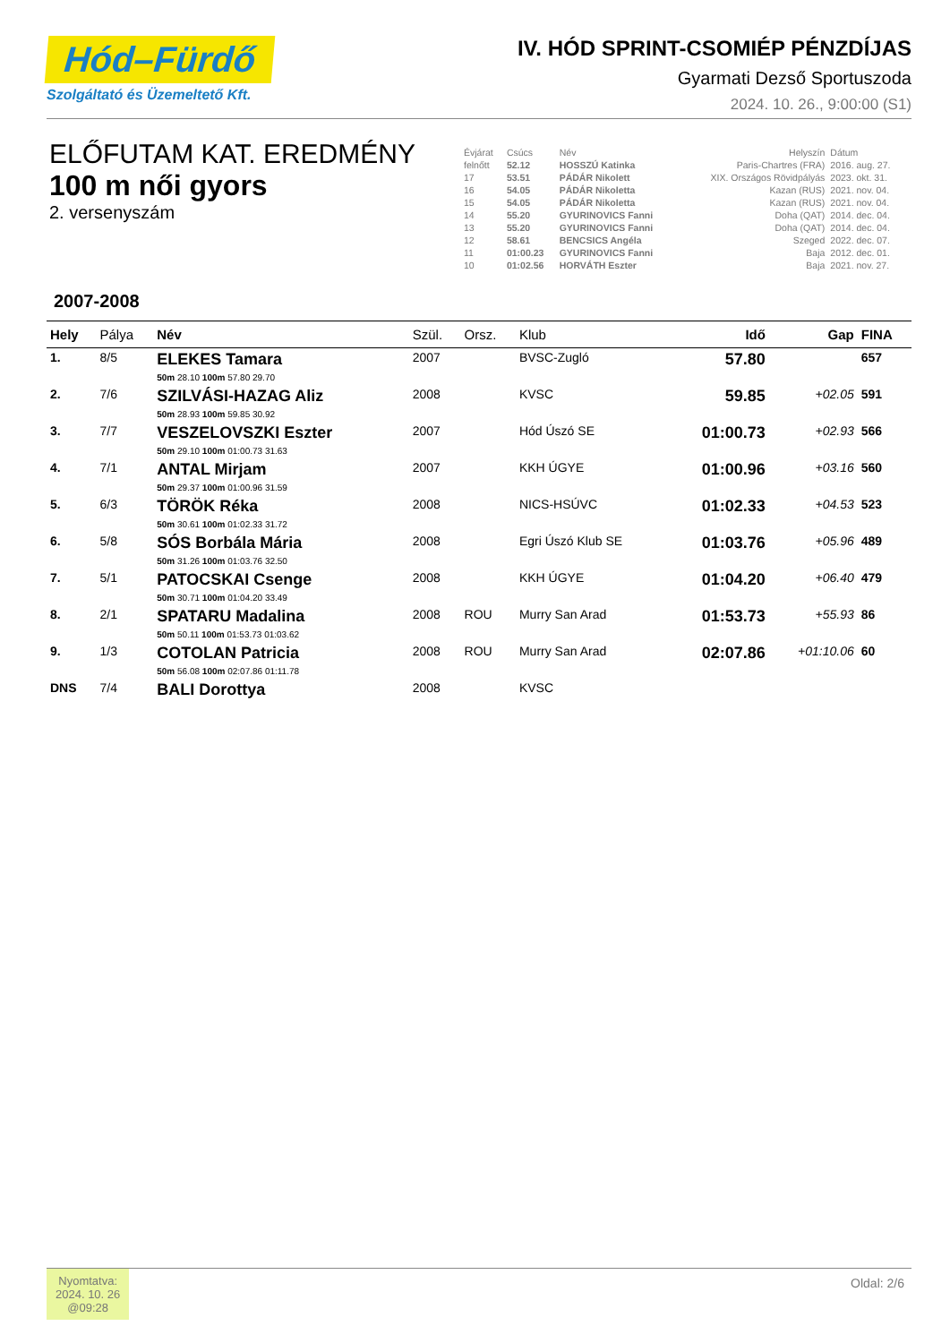Hód–Fürdő
Szolgáltató és Üzemeltető Kft.
IV. HÓD SPRINT-CSOMIÉP PÉNZDÍJAS
Gyarmati Dezső Sportuszoda
2024. 10. 26., 9:00:00 (S1)
ELŐFUTAM KAT. EREDMÉNY
100 m női gyors
2. versenyszám
| Évjárat | Csúcs | Név | Helyszín | Dátum |
| felnőtt | 52.12 | HOSSZÚ Katinka | Paris-Chartres (FRA) | 2016. aug. 27. |
| 17 | 53.51 | PÁDÁR Nikolett | XIX. Országos Rövidpályás | 2023. okt. 31. |
| 16 | 54.05 | PÁDÁR Nikoletta | Kazan (RUS) | 2021. nov. 04. |
| 15 | 54.05 | PÁDÁR Nikoletta | Kazan (RUS) | 2021. nov. 04. |
| 14 | 55.20 | GYURINOVICS Fanni | Doha (QAT) | 2014. dec. 04. |
| 13 | 55.20 | GYURINOVICS Fanni | Doha (QAT) | 2014. dec. 04. |
| 12 | 58.61 | BENCSICS Angéla | Szeged | 2022. dec. 07. |
| 11 | 01:00.23 | GYURINOVICS Fanni | Baja | 2012. dec. 01. |
| 10 | 01:02.56 | HORVÁTH Eszter | Baja | 2021. nov. 27. |
2007-2008
| Hely | Pálya | Név | Szül. | Orsz. | Klub | Idő | Gap | FINA |
| --- | --- | --- | --- | --- | --- | --- | --- | --- |
| 1. | 8/5 | ELEKES Tamara 50m 28.10 100m 57.80 29.70 | 2007 | | BVSC-Zugló | 57.80 | | 657 |
| 2. | 7/6 | SZILVÁSI-HAZAG Aliz 50m 28.93 100m 59.85 30.92 | 2008 | | KVSC | 59.85 | +02.05 | 591 |
| 3. | 7/7 | VESZELOVSZKI Eszter 50m 29.10 100m 01:00.73 31.63 | 2007 | | Hód Úszó SE | 01:00.73 | +02.93 | 566 |
| 4. | 7/1 | ANTAL Mirjam 50m 29.37 100m 01:00.96 31.59 | 2007 | | KKH ÚGYE | 01:00.96 | +03.16 | 560 |
| 5. | 6/3 | TÖRÖK Réka 50m 30.61 100m 01:02.33 31.72 | 2008 | | NICS-HSÚVC | 01:02.33 | +04.53 | 523 |
| 6. | 5/8 | SÓS Borbála Mária 50m 31.26 100m 01:03.76 32.50 | 2008 | | Egri Úszó Klub SE | 01:03.76 | +05.96 | 489 |
| 7. | 5/1 | PATOCSKAI Csenge 50m 30.71 100m 01:04.20 33.49 | 2008 | | KKH ÚGYE | 01:04.20 | +06.40 | 479 |
| 8. | 2/1 | SPATARU Madalina 50m 50.11 100m 01:53.73 01:03.62 | 2008 | ROU | Murry San Arad | 01:53.73 | +55.93 | 86 |
| 9. | 1/3 | COTOLAN Patricia 50m 56.08 100m 02:07.86 01:11.78 | 2008 | ROU | Murry San Arad | 02:07.86 | +01:10.06 | 60 |
| DNS | 7/4 | BALI Dorottya | 2008 | | KVSC | | | |
Nyomtatva:
2024. 10. 26
@09:28
Oldal: 2/6